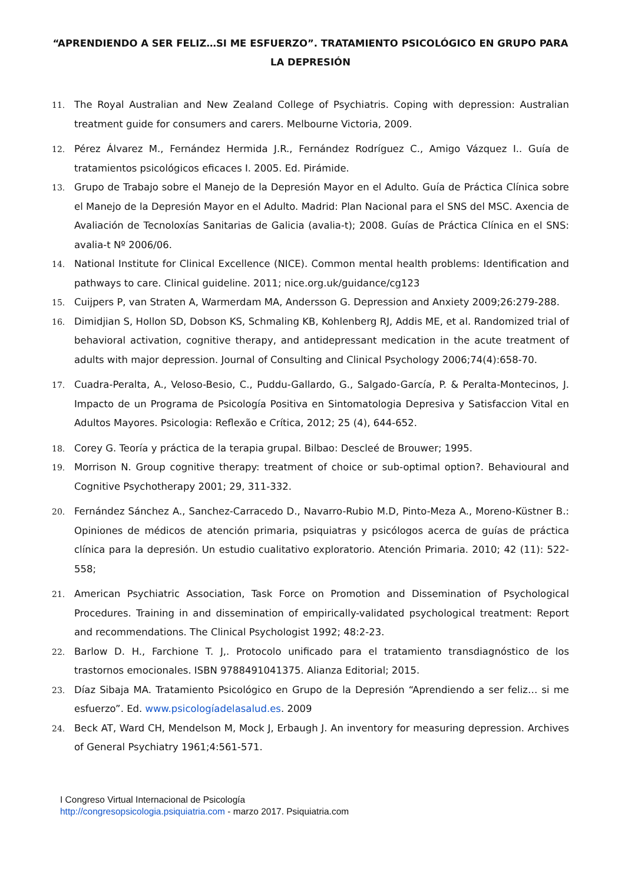“APRENDIENDO A SER FELIZ…SI ME ESFUERZO”. TRATAMIENTO PSICOLÓGICO EN GRUPO PARA LA DEPRESIÓN
11. The Royal Australian and New Zealand College of Psychiatris. Coping with depression: Australian treatment guide for consumers and carers. Melbourne Victoria, 2009.
12. Pérez Álvarez M., Fernández Hermida J.R., Fernández Rodríguez C., Amigo Vázquez I.. Guía de tratamientos psicológicos eficaces I. 2005. Ed. Pirámide.
13. Grupo de Trabajo sobre el Manejo de la Depresión Mayor en el Adulto. Guía de Práctica Clínica sobre el Manejo de la Depresión Mayor en el Adulto. Madrid: Plan Nacional para el SNS del MSC. Axencia de Avaliación de Tecnoloxías Sanitarias de Galicia (avalia-t); 2008. Guías de Práctica Clínica en el SNS: avalia-t Nº 2006/06.
14. National Institute for Clinical Excellence (NICE). Common mental health problems: Identification and pathways to care. Clinical guideline. 2011; nice.org.uk/guidance/cg123
15. Cuijpers P, van Straten A, Warmerdam MA, Andersson G. Depression and Anxiety 2009;26:279-288.
16. Dimidjian S, Hollon SD, Dobson KS, Schmaling KB, Kohlenberg RJ, Addis ME, et al. Randomized trial of behavioral activation, cognitive therapy, and antidepressant medication in the acute treatment of adults with major depression. Journal of Consulting and Clinical Psychology 2006;74(4):658-70.
17. Cuadra-Peralta, A., Veloso-Besio, C., Puddu-Gallardo, G., Salgado-García, P. & Peralta-Montecinos, J. Impacto de un Programa de Psicología Positiva en Sintomatologia Depresiva y Satisfaccion Vital en Adultos Mayores. Psicologia: Reflexão e Crítica, 2012; 25 (4), 644-652.
18. Corey G. Teoría y práctica de la terapia grupal. Bilbao: Descleé de Brouwer; 1995.
19. Morrison N. Group cognitive therapy: treatment of choice or sub-optimal option?. Behavioural and Cognitive Psychotherapy 2001; 29, 311-332.
20. Fernández Sánchez A., Sanchez-Carracedo D., Navarro-Rubio M.D, Pinto-Meza A., Moreno-Küstner B.: Opiniones de médicos de atención primaria, psiquiatras y psicólogos acerca de guías de práctica clínica para la depresión. Un estudio cualitativo exploratorio. Atención Primaria. 2010; 42 (11): 522-558;
21. American Psychiatric Association, Task Force on Promotion and Dissemination of Psychological Procedures. Training in and dissemination of empirically-validated psychological treatment: Report and recommendations. The Clinical Psychologist 1992; 48:2-23.
22. Barlow D. H., Farchione T. J,. Protocolo unificado para el tratamiento transdiagnóstico de los trastornos emocionales. ISBN 9788491041375. Alianza Editorial; 2015.
23. Díaz Sibaja MA. Tratamiento Psicológico en Grupo de la Depresión “Aprendiendo a ser feliz… si me esfuerzo”. Ed. www.psicologíadelasalud.es. 2009
24. Beck AT, Ward CH, Mendelson M, Mock J, Erbaugh J. An inventory for measuring depression. Archives of General Psychiatry 1961;4:561-571.
I Congreso Virtual Internacional de Psicología
http://congresopsicologia.psiquiatria.com - marzo 2017. Psiquiatria.com